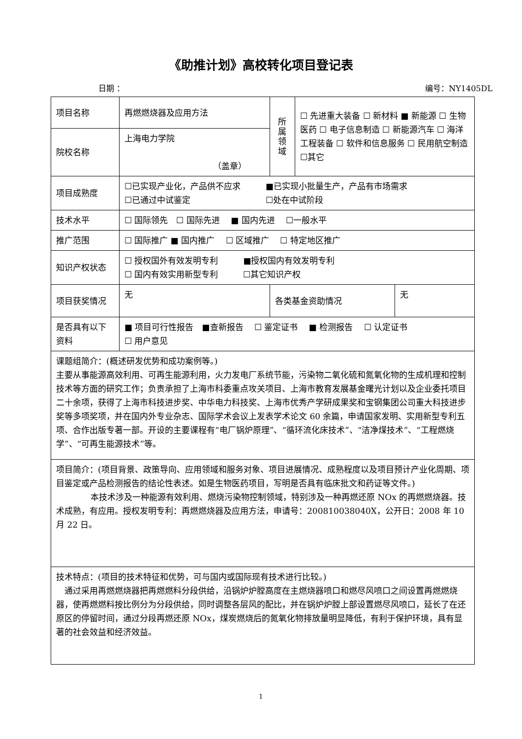《助推计划》高校转化项目登记表
日期 ： 编号：NY1405DL
| 项目名称 | 再燃燃烧器及应用方法 | 所 属 领 域 | ☐ 先进重大装备 ☐ 新材料 ■ 新能源 ☐ 生物医药 ☐ 电子信息制造 ☐ 新能源汽车 ☐ 海洋工程装备 ☐ 软件和信息服务 ☐ 民用航空制造 ☐其它 | |
| 院校名称 | 上海电力学院 （盖章） | | | |
| 项目成熟度 | ☐已实现产业化，产品供不应求 ■已实现小批量生产，产品有市场需求 ☐已通过中试鉴定 ☐处在中试阶段 | | | |
| 技术水平 | ☐ 国际领先 ☐ 国际先进 ■ 国内先进 ☐一般水平 | | | |
| 推广范围 | ☐ 国际推广 ■ 国内推广 ☐ 区域推广 ☐ 特定地区推广 | | | |
| 知识产权状态 | ☐ 授权国外有效发明专利 ■授权国内有效发明专利 ☐ 国内有效实用新型专利 ☐其它知识产权 | | | |
| 项目获奖情况 | 无 | 各类基金资助情况 | | 无 |
| 是否具有以下资料 | ■ 项目可行性报告 ■查新报告 ☐ 鉴定证书 ■ 检测报告 ☐ 认定证书 ☐ 用户意见 | | | |
| 课题组简介：(概述研发优势和成功案例等。) 主要从事能源高效利用、可再生能源利用，火力发电厂系统节能，污染物二氧化硫和氮氧化物的生成机理和控制技术等方面的研究工作；负责承担了上海市科委重点攻关项目、上海市教育发展基金曙光计划以及企业委托项目二十余项，获得了上海市科技进步奖、中华电力科技奖、上海市优秀产学研成果奖和宝钢集团公司重大科技进步奖等多项奖项，并在国内外专业杂志、国际学术会议上发表学术论文 60 余篇，申请国家发明、实用新型专利五项、合作出版专著一部。开设的主要课程有“电厂锅炉原理”、“循环流化床技术”、“洁净煤技术”、“工程燃烧学”、“可再生能源技术”等。 | | | | |
| 项目简介：(项目背景、政策导向、应用领域和服务对象、项目进展情况、成熟程度以及项目预计产业化周期、项目鉴定或产品检测报告的结论性表述。如是生物医药项目，写明是否具有临床批文和药证等文件。) 本技术涉及一种能源有效利用、燃烧污染物控制领域，特别涉及一种再燃还原 NOx 的再燃燃烧器。技术成熟，有应用。授权发明专利：再燃燃烧器及应用方法，申请号：200810038040X，公开日：2008 年 10 月 22 日。 | | | | |
| 技术特点：(项目的技术特征和优势，可与国内或国际现有技术进行比较。) 通过采用再燃燃烧器把再燃燃料分段供给，沿锅炉炉膛高度在主燃烧器喷口和燃尽风喷口之间设置再燃燃烧器，使再燃燃料按比例分为分段供给，同时调整各层风的配比，并在锅炉炉膛上部设置燃尽风喷口，延长了在还原区的停留时间，通过分段再燃还原 NOx，煤炭燃烧后的氮氧化物排放量明显降低，有利于保护环境，具有显著的社会效益和经济效益。 | | | | |
1